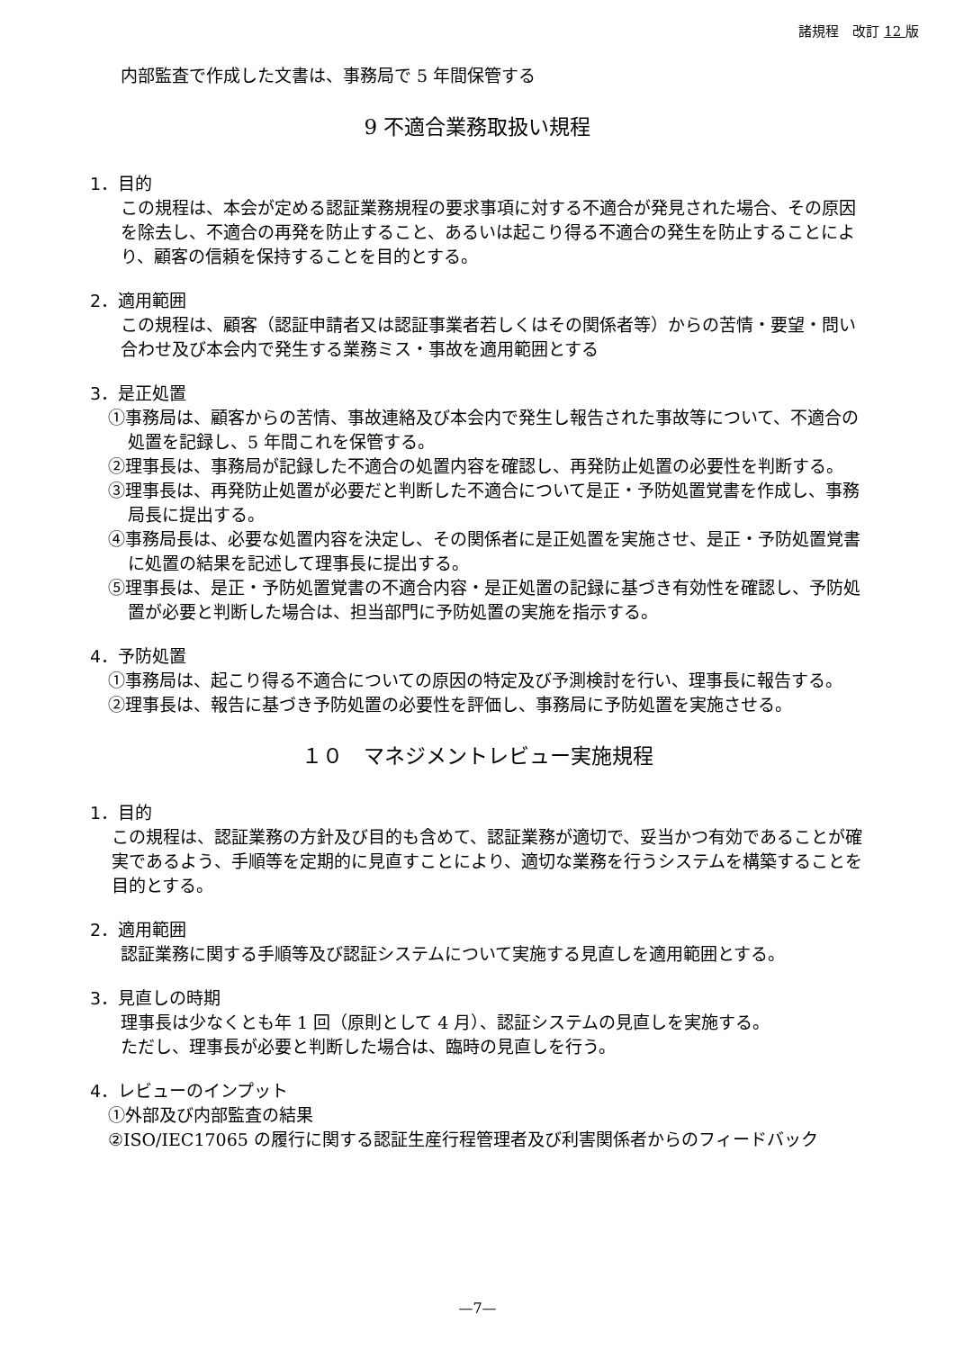諸規程　改訂 12 版
内部監査で作成した文書は、事務局で 5 年間保管する
9 不適合業務取扱い規程
1．目的
この規程は、本会が定める認証業務規程の要求事項に対する不適合が発見された場合、その原因を除去し、不適合の再発を防止すること、あるいは起こり得る不適合の発生を防止することにより、顧客の信頼を保持することを目的とする。
2．適用範囲
この規程は、顧客（認証申請者又は認証事業者若しくはその関係者等）からの苦情・要望・問い合わせ及び本会内で発生する業務ミス・事故を適用範囲とする
3．是正処置
①事務局は、顧客からの苦情、事故連絡及び本会内で発生し報告された事故等について、不適合の処置を記録し、5 年間これを保管する。
②理事長は、事務局が記録した不適合の処置内容を確認し、再発防止処置の必要性を判断する。
③理事長は、再発防止処置が必要だと判断した不適合について是正・予防処置覚書を作成し、事務局長に提出する。
④事務局長は、必要な処置内容を決定し、その関係者に是正処置を実施させ、是正・予防処置覚書に処置の結果を記述して理事長に提出する。
⑤理事長は、是正・予防処置覚書の不適合内容・是正処置の記録に基づき有効性を確認し、予防処置が必要と判断した場合は、担当部門に予防処置の実施を指示する。
4．予防処置
①事務局は、起こり得る不適合についての原因の特定及び予測検討を行い、理事長に報告する。
②理事長は、報告に基づき予防処置の必要性を評価し、事務局に予防処置を実施させる。
１０　マネジメントレビュー実施規程
1．目的
この規程は、認証業務の方針及び目的も含めて、認証業務が適切で、妥当かつ有効であることが確実であるよう、手順等を定期的に見直すことにより、適切な業務を行うシステムを構築することを目的とする。
2．適用範囲
認証業務に関する手順等及び認証システムについて実施する見直しを適用範囲とする。
3．見直しの時期
理事長は少なくとも年 1 回（原則として 4 月）、認証システムの見直しを実施する。
ただし、理事長が必要と判断した場合は、臨時の見直しを行う。
4．レビューのインプット
①外部及び内部監査の結果
②ISO/IEC17065 の履行に関する認証生産行程管理者及び利害関係者からのフィードバック
—7—